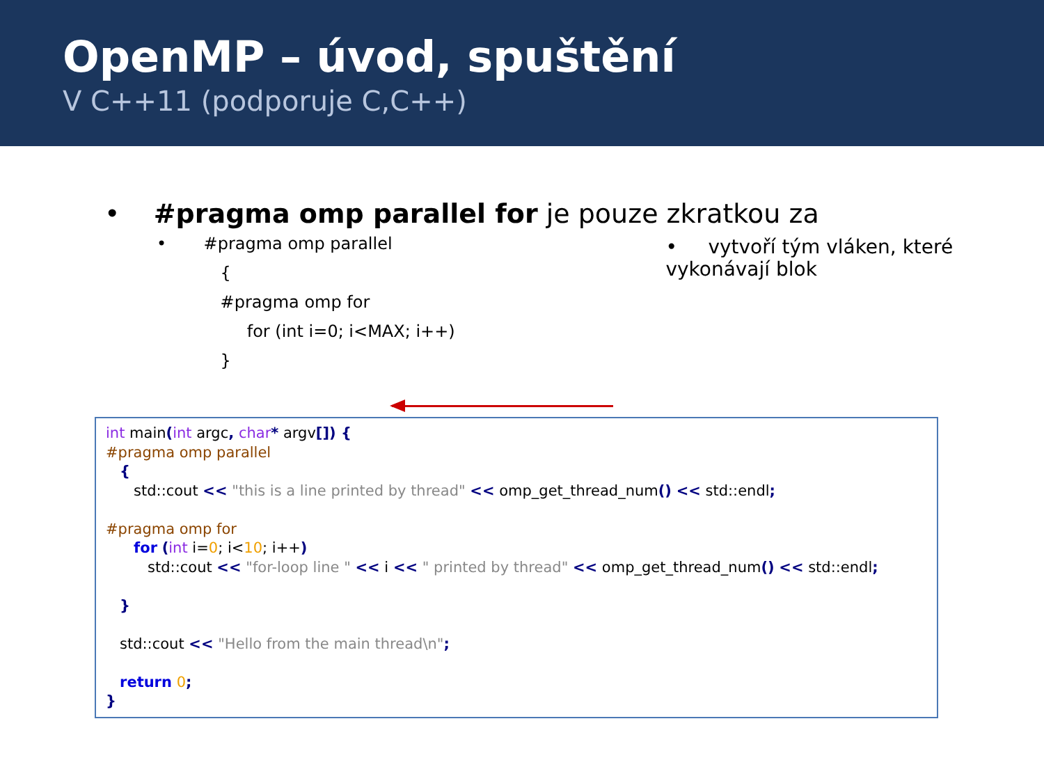OpenMP – úvod, spuštění
V C++11 (podporuje C,C++)
• #pragma omp parallel for je pouze zkratkou za
• #pragma omp parallel
{
#pragma omp for
for (int i=0; i<MAX; i++)
}
• vytvoří tým vláken, které vykonávají blok
int main(int argc, char* argv[]) { #pragma omp parallel { std::cout << "this is a line printed by thread" << omp_get_thread_num() << std::endl; #pragma omp for for (int i=0; i<10; i++) std::cout << "for-loop line " << i << " printed by thread" << omp_get_thread_num() << std::endl; } std::cout << "Hello from the main thread\n"; return 0; }